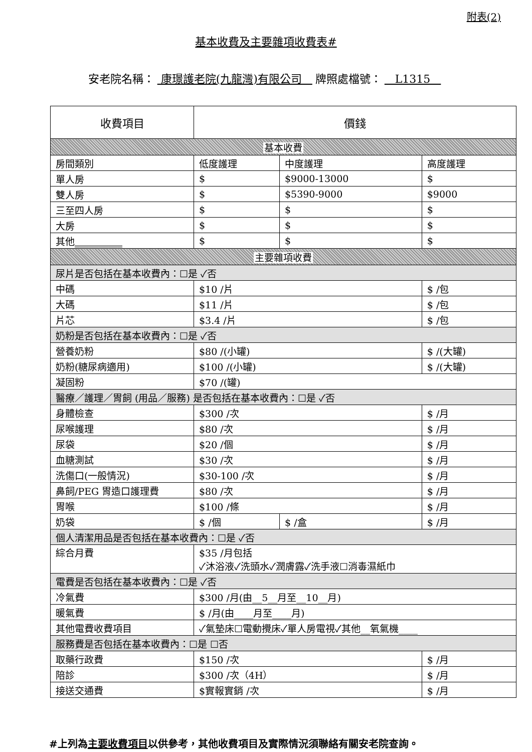附表(2)
基本收費及主要雜項收費表#
安老院名稱： 康璟護老院(九龍灣)有限公司 牌照處檔號： L1315
| 收費項目 | 價錢 | | | |
| --- | --- | --- | --- | --- |
| 基本收費 | | | | |
| 房間類別 | 低度護理 | 中度護理 | | 高度護理 |
| 單人房 | $ | $9000-13000 | | $ |
| 雙人房 | $ | $5390-9000 | | $9000 |
| 三至四人房 | $ | $ | | $ |
| 大房 | $ | $ | | $ |
| 其他 __________ | $ | $ | | $ |
| 主要雜項收費 | | | | |
| 尿片是否包括在基本收費內：☐是 ✓否 | | | | |
| 中碼 | $10 /片 | | $ /包 | |
| 大碼 | $11 /片 | | $ /包 | |
| 片芯 | $3.4 /片 | | $ /包 | |
| 奶粉是否包括在基本收費內：☐是 ✓否 | | | | |
| 營養奶粉 | $80 /(小罐) | | $ /(大罐) | |
| 奶粉(糖尿病適用) | $100 /(小罐) | | $ /(大罐) | |
| 凝固粉 | $70 /(罐) | | | |
| 醫療／護理／胃飼 (用品／服務) 是否包括在基本收費內：☐是 ✓否 | | | | |
| 身體檢查 | $300 /次 | | $ /月 | |
| 尿喉護理 | $80 /次 | | $ /月 | |
| 尿袋 | $20 /個 | | $ /月 | |
| 血糖測試 | $30 /次 | | $ /月 | |
| 洗傷口(一般情況) | $30-100 /次 | | $ /月 | |
| 鼻飼/PEG 胃造口護理費 | $80 /次 | | $ /月 | |
| 胃喉 | $100 /條 | | $ /月 | |
| 奶袋 | $ /個 | $ /盒 | $ /月 | |
| 個人清潔用品是否包括在基本收費內：☐是 ✓否 | | | | |
| 綜合月費 | $35 /月包括 ✓沐浴液✓洗頭水✓潤膚露✓洗手液☐消毒濕紙巾 | | | |
| 電費是否包括在基本收費內：☐是 ✓否 | | | | |
| 冷氣費 | $300 /月(由__5__月至__10__月) | | | |
| 暖氣費 | $ /月(由____月至____月) | | | |
| 其他電費收費項目 | ✓氣墊床☐電動攪床✓單人房電視✓其他__氧氣機____ | | | |
| 服務費是否包括在基本收費內：☐是 ☐否 | | | | |
| 取藥行政費 | $150 /次 | | $ /月 | |
| 陪診 | $300 /次（4H） | | $ /月 | |
| 接送交通費 | $實報實銷 /次 | | $ /月 | |
#上列為主要收費項目以供參考，其他收費項目及實際情況須聯絡有關安老院查詢。